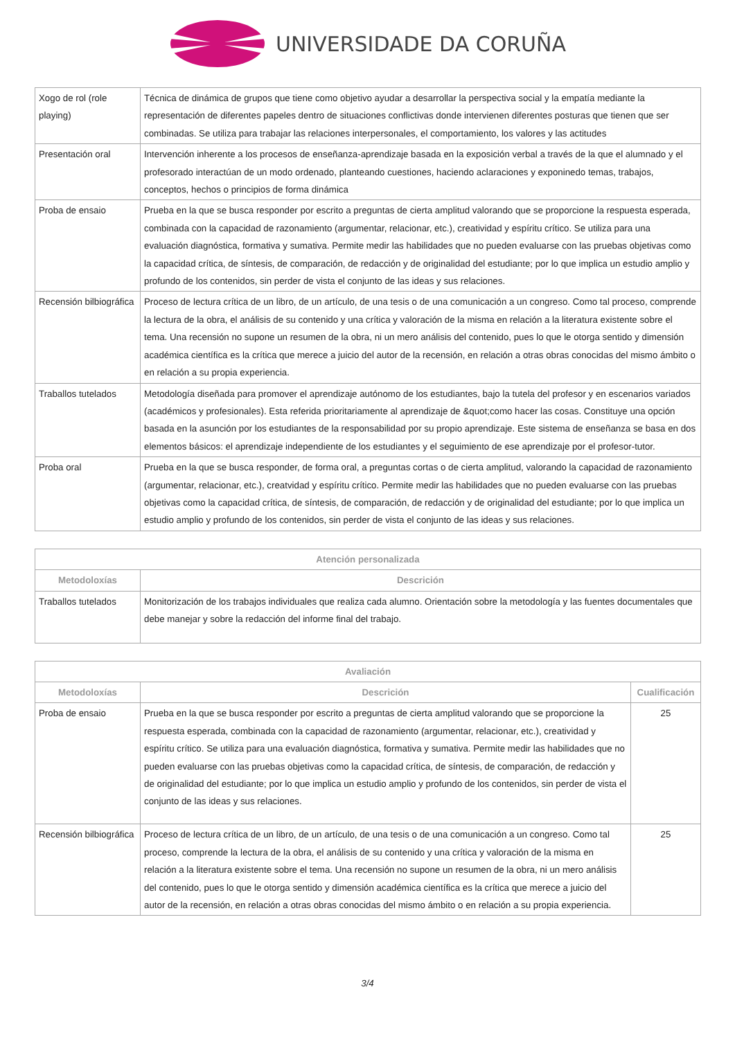UNIVERSIDADE DA CORUÑA
| Xogo de rol (role playing) | Técnica de dinámica de grupos que tiene como objetivo ayudar a desarrollar la perspectiva social y la empatía mediante la representación de diferentes papeles dentro de situaciones conflictivas donde intervienen diferentes posturas que tienen que ser combinadas. Se utiliza para trabajar las relaciones interpersonales, el comportamiento, los valores y las actitudes |
| Presentación oral | Intervención inherente a los procesos de enseñanza-aprendizaje basada en la exposición verbal a través de la que el alumnado y el profesorado interactúan de un modo ordenado, planteando cuestiones, haciendo aclaraciones y exponinedo temas, trabajos, conceptos, hechos o principios de forma dinámica |
| Proba de ensaio | Prueba en la que se busca responder por escrito a preguntas de cierta amplitud valorando que se proporcione la respuesta esperada, combinada con la capacidad de razonamiento (argumentar, relacionar, etc.), creatividad y espíritu crítico. Se utiliza para una evaluación diagnóstica, formativa y sumativa. Permite medir las habilidades que no pueden evaluarse con las pruebas objetivas como la capacidad crítica, de síntesis, de comparación, de redacción y de originalidad del estudiante; por lo que implica un estudio amplio y profundo de los contenidos, sin perder de vista el conjunto de las ideas y sus relaciones. |
| Recensión bilbiográfica | Proceso de lectura crítica de un libro, de un artículo, de una tesis o de una comunicación a un congreso. Como tal proceso, comprende la lectura de la obra, el análisis de su contenido y una crítica y valoración de la misma en relación a la literatura existente sobre el tema. Una recensión no supone un resumen de la obra, ni un mero análisis del contenido, pues lo que le otorga sentido y dimensión académica científica es la crítica que merece a juicio del autor de la recensión, en relación a otras obras conocidas del mismo ámbito o en relación a su propia experiencia. |
| Traballos tutelados | Metodología diseñada para promover el aprendizaje autónomo de los estudiantes, bajo la tutela del profesor y en escenarios variados (académicos y profesionales). Esta referida prioritariamente al aprendizaje de &quot;como hacer las cosas. Constituye una opción basada en la asunción por los estudiantes de la responsabilidad por su propio aprendizaje. Este sistema de enseñanza se basa en dos elementos básicos: el aprendizaje independiente de los estudiantes y el seguimiento de ese aprendizaje por el profesor-tutor. |
| Proba oral | Prueba en la que se busca responder, de forma oral, a preguntas cortas o de cierta amplitud, valorando la capacidad de razonamiento (argumentar, relacionar, etc.), creatvidad y espíritu crítico. Permite medir las habilidades que no pueden evaluarse con las pruebas objetivas como la capacidad crítica, de síntesis, de comparación, de redacción y de originalidad del estudiante; por lo que implica un estudio amplio y profundo de los contenidos, sin perder de vista el conjunto de las ideas y sus relaciones. |
| Atención personalizada | |
| --- | --- |
| Metodoloxías | Descrición |
| Traballos tutelados | Monitorización de los trabajos individuales que realiza cada alumno. Orientación sobre la metodología y las fuentes documentales que debe manejar y sobre la redacción del informe final del trabajo. |
| Avaliación | | |
| --- | --- | --- |
| Metodoloxías | Descrición | Cualificación |
| Proba de ensaio | Prueba en la que se busca responder por escrito a preguntas de cierta amplitud valorando que se proporcione la respuesta esperada, combinada con la capacidad de razonamiento (argumentar, relacionar, etc.), creatividad y espíritu crítico. Se utiliza para una evaluación diagnóstica, formativa y sumativa. Permite medir las habilidades que no pueden evaluarse con las pruebas objetivas como la capacidad crítica, de síntesis, de comparación, de redacción y de originalidad del estudiante; por lo que implica un estudio amplio y profundo de los contenidos, sin perder de vista el conjunto de las ideas y sus relaciones. | 25 |
| Recensión bilbiográfica | Proceso de lectura crítica de un libro, de un artículo, de una tesis o de una comunicación a un congreso. Como tal proceso, comprende la lectura de la obra, el análisis de su contenido y una crítica y valoración de la misma en relación a la literatura existente sobre el tema. Una recensión no supone un resumen de la obra, ni un mero análisis del contenido, pues lo que le otorga sentido y dimensión académica científica es la crítica que merece a juicio del autor de la recensión, en relación a otras obras conocidas del mismo ámbito o en relación a su propia experiencia. | 25 |
3/4